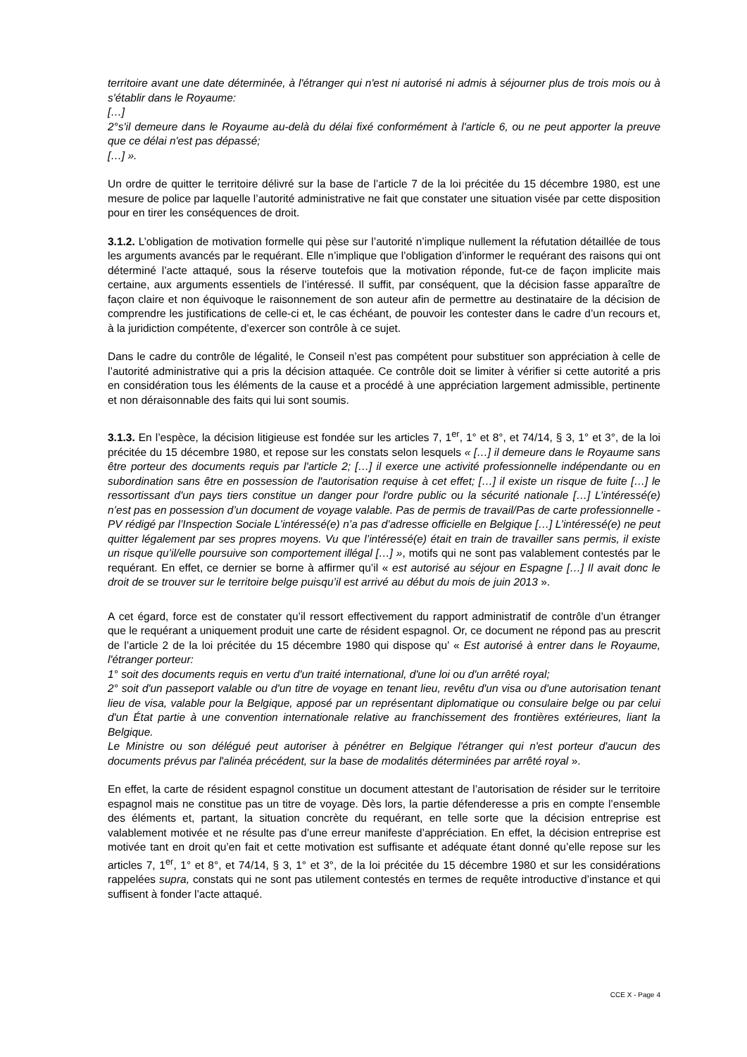territoire avant une date déterminée, à l'étranger qui n'est ni autorisé ni admis à séjourner plus de trois mois ou à s'établir dans le Royaume:
[…]
2°s'il demeure dans le Royaume au-delà du délai fixé conformément à l'article 6, ou ne peut apporter la preuve que ce délai n'est pas dépassé;
[…] ».
Un ordre de quitter le territoire délivré sur la base de l’article 7 de la loi précitée du 15 décembre 1980, est une mesure de police par laquelle l’autorité administrative ne fait que constater une situation visée par cette disposition pour en tirer les conséquences de droit.
3.1.2. L’obligation de motivation formelle qui pèse sur l’autorité n’implique nullement la réfutation détaillée de tous les arguments avancés par le requérant. Elle n’implique que l’obligation d’informer le requérant des raisons qui ont déterminé l’acte attaqué, sous la réserve toutefois que la motivation réponde, fut-ce de façon implicite mais certaine, aux arguments essentiels de l’intéressé. Il suffit, par conséquent, que la décision fasse apparaître de façon claire et non équivoque le raisonnement de son auteur afin de permettre au destinataire de la décision de comprendre les justifications de celle-ci et, le cas échéant, de pouvoir les contester dans le cadre d’un recours et, à la juridiction compétente, d’exercer son contrôle à ce sujet.
Dans le cadre du contrôle de légalité, le Conseil n’est pas compétent pour substituer son appréciation à celle de l’autorité administrative qui a pris la décision attaquée. Ce contrôle doit se limiter à vérifier si cette autorité a pris en considération tous les éléments de la cause et a procédé à une appréciation largement admissible, pertinente et non déraisonnable des faits qui lui sont soumis.
3.1.3. En l’espèce, la décision litigieuse est fondée sur les articles 7, 1<sup>er</sup>, 1° et 8°, et 74/14, § 3, 1° et 3°, de la loi précitée du 15 décembre 1980, et repose sur les constats selon lesquels « […] il demeure dans le Royaume sans être porteur des documents requis par l'article 2; […] il exerce une activité professionnelle indépendante ou en subordination sans être en possession de l'autorisation requise à cet effet; […] il existe un risque de fuite […] le ressortissant d'un pays tiers constitue un danger pour l'ordre public ou la sécurité nationale […] L’intéressé(e) n’est pas en possession d’un document de voyage valable. Pas de permis de travail/Pas de carte professionnelle - PV rédigé par l’Inspection Sociale L’intéressé(e) n’a pas d’adresse officielle en Belgique […] L’intéressé(e) ne peut quitter légalement par ses propres moyens. Vu que l’intéressé(e) était en train de travailler sans permis, il existe un risque qu’il/elle poursuive son comportement illégal […] », motifs qui ne sont pas valablement contestés par le requérant. En effet, ce dernier se borne à affirmer qu’il « est autorisé au séjour en Espagne […] Il avait donc le droit de se trouver sur le territoire belge puisqu’il est arrivé au début du mois de juin 2013 ».
A cet égard, force est de constater qu’il ressort effectivement du rapport administratif de contrôle d’un étranger que le requérant a uniquement produit une carte de résident espagnol. Or, ce document ne répond pas au prescrit de l’article 2 de la loi précitée du 15 décembre 1980 qui dispose qu’ « Est autorisé à entrer dans le Royaume, l'étranger porteur:
1° soit des documents requis en vertu d'un traité international, d'une loi ou d'un arrêté royal;
2° soit d'un passeport valable ou d'un titre de voyage en tenant lieu, revêtu d'un visa ou d'une autorisation tenant lieu de visa, valable pour la Belgique, apposé par un représentant diplomatique ou consulaire belge ou par celui d'un État partie à une convention internationale relative au franchissement des frontières extérieures, liant la Belgique.
Le Ministre ou son délégué peut autoriser à pénétrer en Belgique l'étranger qui n'est porteur d'aucun des documents prévus par l'alinéa précédent, sur la base de modalités déterminées par arrêté royal ».
En effet, la carte de résident espagnol constitue un document attestant de l’autorisation de résider sur le territoire espagnol mais ne constitue pas un titre de voyage. Dès lors, la partie défenderesse a pris en compte l’ensemble des éléments et, partant, la situation concrète du requérant, en telle sorte que la décision entreprise est valablement motivée et ne résulte pas d’une erreur manifeste d’appréciation. En effet, la décision entreprise est motivée tant en droit qu’en fait et cette motivation est suffisante et adéquate étant donné qu’elle repose sur les articles 7, 1<sup>er</sup>, 1° et 8°, et 74/14, § 3, 1° et 3°, de la loi précitée du 15 décembre 1980 et sur les considérations rappelées supra, constats qui ne sont pas utilement contestés en termes de requête introductive d’instance et qui suffisent à fonder l’acte attaqué.
CCE X - Page 4